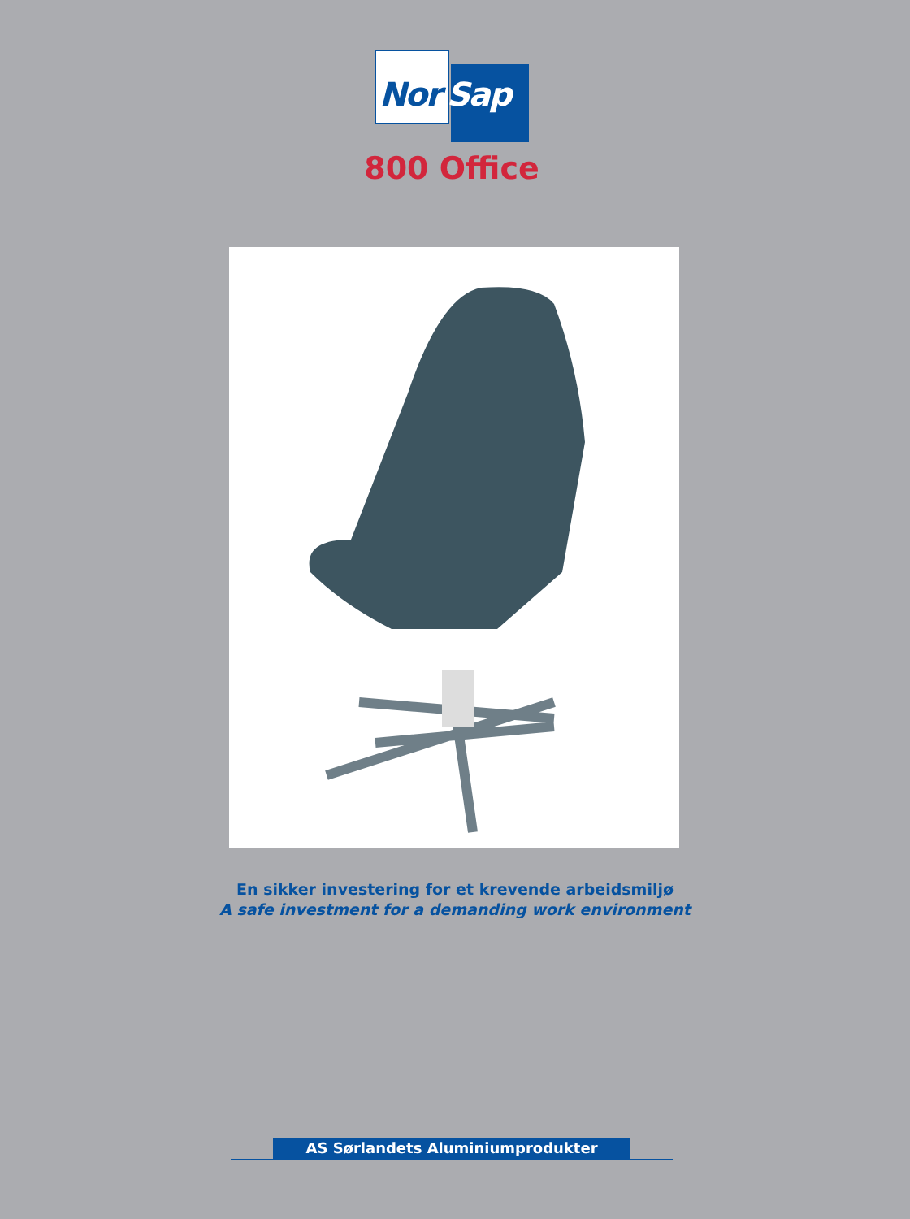Nor Sap
800 Office
En sikker investering for et krevende arbeidsmiljø
A safe investment for a demanding work environment
AS Sørlandets Aluminiumprodukter